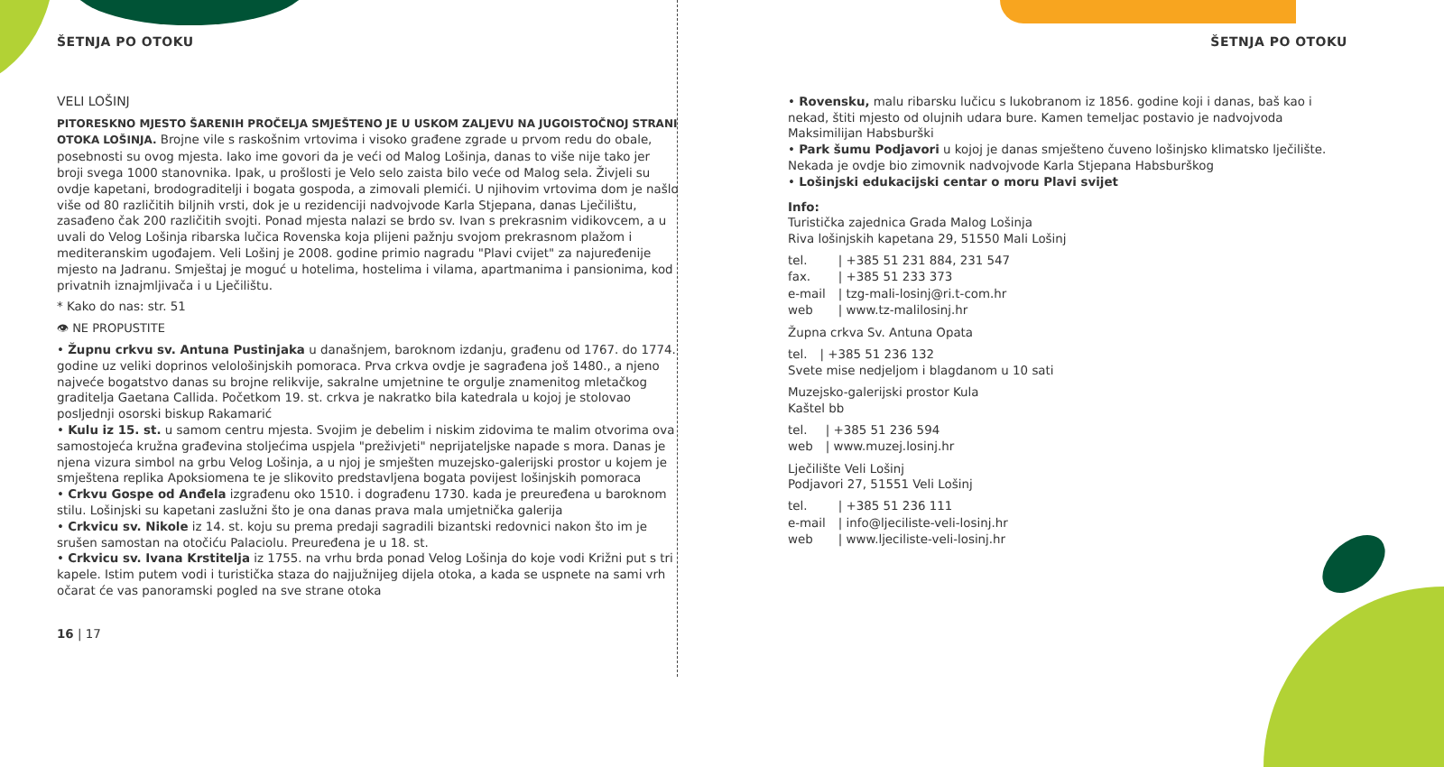ŠETNJA PO OTOKU
VELI LOŠINJ
PITORESKNO MJESTO ŠARENIH PROČELJA SMJEŠTENO JE U USKOM ZALJEVU NA JUGOISTOČNOJ STRANI OTOKA LOŠINJA. Brojne vile s raskošnim vrtovima i visoko građene zgrade u prvom redu do obale, posebnosti su ovog mjesta. Iako ime govori da je veći od Malog Lošinja, danas to više nije tako jer broji svega 1000 stanovnika. Ipak, u prošlosti je Velo selo zaista bilo veće od Malog sela. Živjeli su ovdje kapetani, brodograditelji i bogata gospoda, a zimovali plemići. U njihovim vrtovima dom je našlo više od 80 različitih biljnih vrsti, dok je u rezidenciji nadvojvode Karla Stjepana, danas Lječilištu, zasađeno čak 200 različitih svojti. Ponad mjesta nalazi se brdo sv. Ivan s prekrasnim vidikovcem, a u uvali do Velog Lošinja ribarska lučica Rovenska koja plijeni pažnju svojom prekrasnom plažom i mediteranskim ugođajem. Veli Lošinj je 2008. godine primio nagradu "Plavi cvijet" za najuređenije mjesto na Jadranu. Smještaj je moguć u hotelima, hostelima i vilama, apartmanima i pansionima, kod privatnih iznajmljivača i u Lječilištu.
* Kako do nas: str. 51
👁 NE PROPUSTITE
• Župnu crkvu sv. Antuna Pustinjaka u današnjem, baroknom izdanju, građenu od 1767. do 1774. godine uz veliki doprinos velološinjskih pomoraca. Prva crkva ovdje je sagrađena još 1480., a njeno najveće bogatstvo danas su brojne relikvije, sakralne umjetnine te orgulje znamenitog mletačkog graditelja Gaetana Callida. Početkom 19. st. crkva je nakratko bila katedrala u kojoj je stolovao posljednji osorski biskup Rakamarić
• Kulu iz 15. st. u samom centru mjesta. Svojim je debelim i niskim zidovima te malim otvorima ova samostojeća kružna građevina stoljećima uspjela "preživjeti" neprijateljske napade s mora. Danas je njena vizura simbol na grbu Velog Lošinja, a u njoj je smješten muzejsko-galerijski prostor u kojem je smještena replika Apoksiomena te je slikovito predstavljena bogata povijest lošinjskih pomoraca
• Crkvu Gospe od Anđela izgrađenu oko 1510. i dograđenu 1730. kada je preuređena u baroknom stilu. Lošinjski su kapetani zaslužni što je ona danas prava mala umjetnička galerija
• Crkvicu sv. Nikole iz 14. st. koju su prema predaji sagradili bizantski redovnici nakon što im je srušen samostan na otočiću Palaciolu. Preuređena je u 18. st.
• Crkvicu sv. Ivana Krstitelja iz 1755. na vrhu brda ponad Velog Lošinja do koje vodi Križni put s tri kapele. Istim putem vodi i turistička staza do najjužnijeg dijela otoka, a kada se uspnete na sami vrh očarat će vas panoramski pogled na sve strane otoka
16 | 17
ŠETNJA PO OTOKU
• Rovensku, malu ribarsku lučicu s lukobranom iz 1856. godine koji i danas, baš kao i nekad, štiti mjesto od olujnih udara bure. Kamen temeljac postavio je nadvojvoda Maksimilijan Habsburški
• Park šumu Podjavori u kojoj je danas smješteno čuveno lošinjsko klimatsko lječilište. Nekada je ovdje bio zimovnik nadvojvode Karla Stjepana Habsburškog
• Lošinjski edukacijski centar o moru Plavi svijet
Info:
Turistička zajednica Grada Malog Lošinja
Riva lošinjskih kapetana 29, 51550 Mali Lošinj
| tel. | / +385 51 231 884, 231 547 |
| fax. | / +385 51 233 373 |
| e-mail | / tzg-mali-losinj@ri.t-com.hr |
| web | / www.tz-malilosinj.hr |
Župna crkva Sv. Antuna Opata
| tel. | / +385 51 236 132 |
Svete mise nedjeljom i blagdanom u 10 sati
Muzejsko-galerijski prostor Kula
Kaštel bb
| tel. | / +385 51 236 594 |
| web | / www.muzej.losinj.hr |
Lječilište Veli Lošinj
Podjavori 27, 51551 Veli Lošinj
| tel. | / +385 51 236 111 |
| e-mail | / info@ljeciliste-veli-losinj.hr |
| web | / www.ljeciliste-veli-losinj.hr |